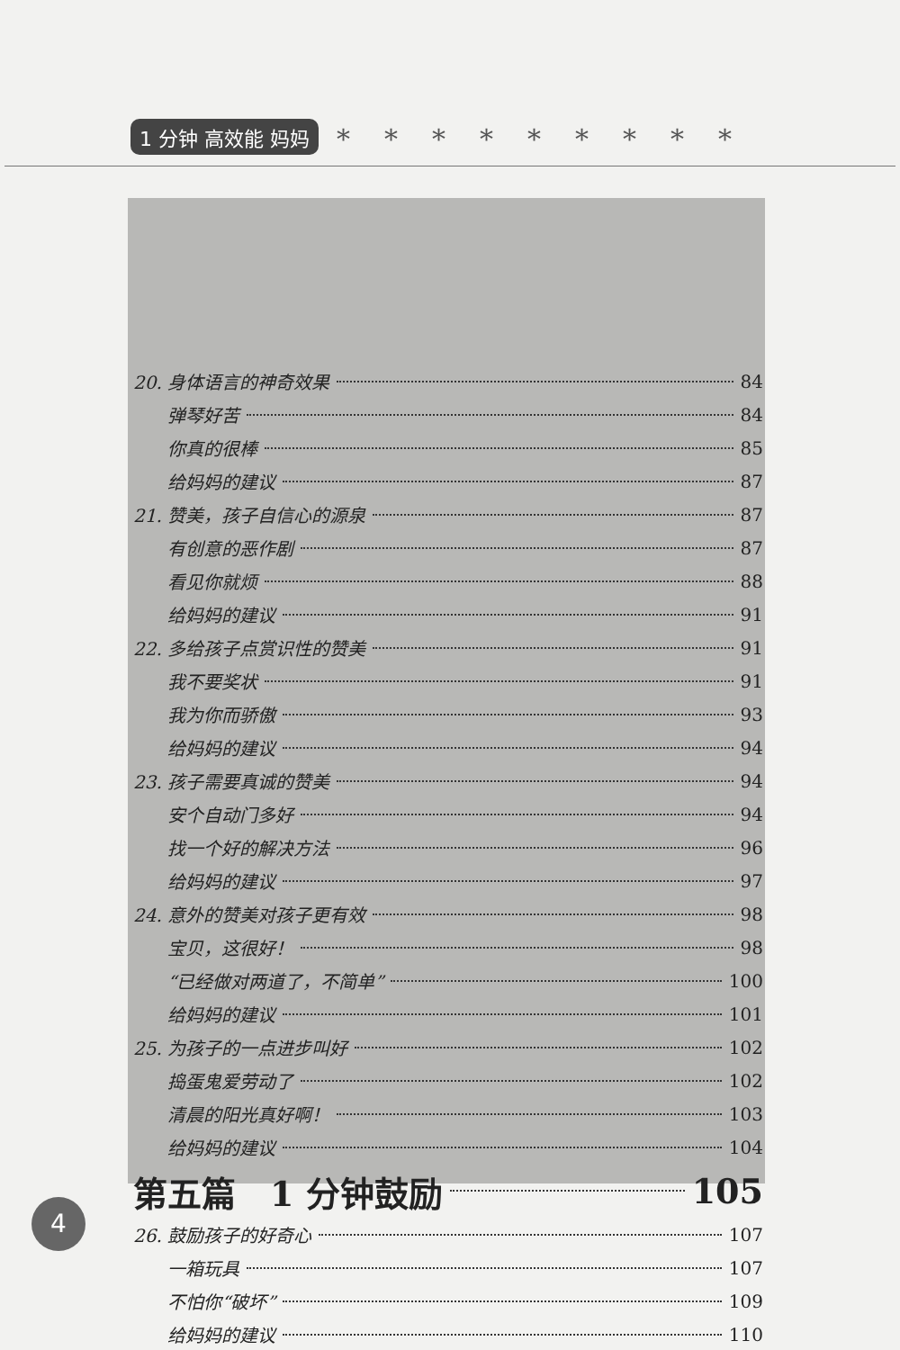1 分钟 高效能 妈妈
*********
20. 身体语言的神奇效果 84
弹琴好苦 84
你真的很棒 85
给妈妈的建议 87
21. 赞美，孩子自信心的源泉 87
有创意的恶作剧 87
看见你就烦 88
给妈妈的建议 91
22. 多给孩子点赏识性的赞美 91
我不要奖状 91
我为你而骄傲 93
给妈妈的建议 94
23. 孩子需要真诚的赞美 94
安个自动门多好 94
找一个好的解决方法 96
给妈妈的建议 97
24. 意外的赞美对孩子更有效 98
宝贝，这很好！ 98
“已经做对两道了，不简单” 100
给妈妈的建议 101
25. 为孩子的一点进步叫好 102
捣蛋鬼爱劳动了 102
清晨的阳光真好啊！ 103
给妈妈的建议 104
第五篇　1 分钟鼓励 105
26. 鼓励孩子的好奇心 107
一箱玩具 107
不怕你“破坏” 109
给妈妈的建议 110
4